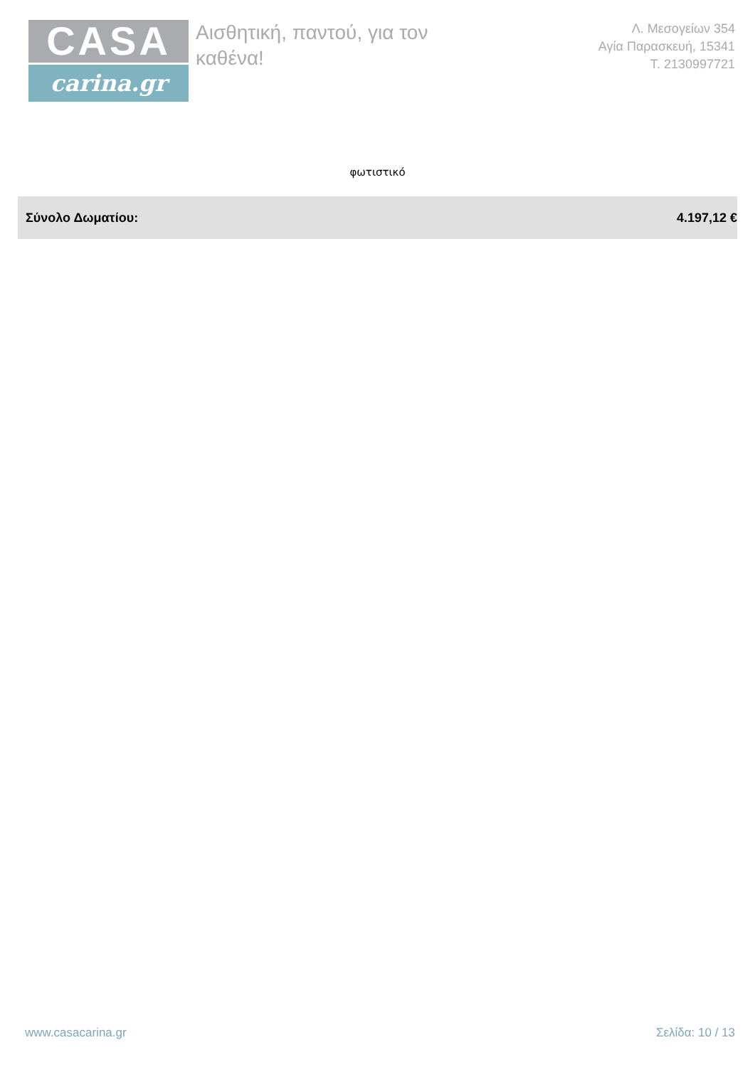CASA
carina.gr
Αισθητική, παντού, για τον
καθένα!
Λ. Μεσογείων 354
Αγία Παρασκευή, 15341
Τ. 2130997721
φωτιστικό
Σύνολο Δωματίου: 4.197,12 €
www.casacarina.gr Σελίδα: 10 / 13